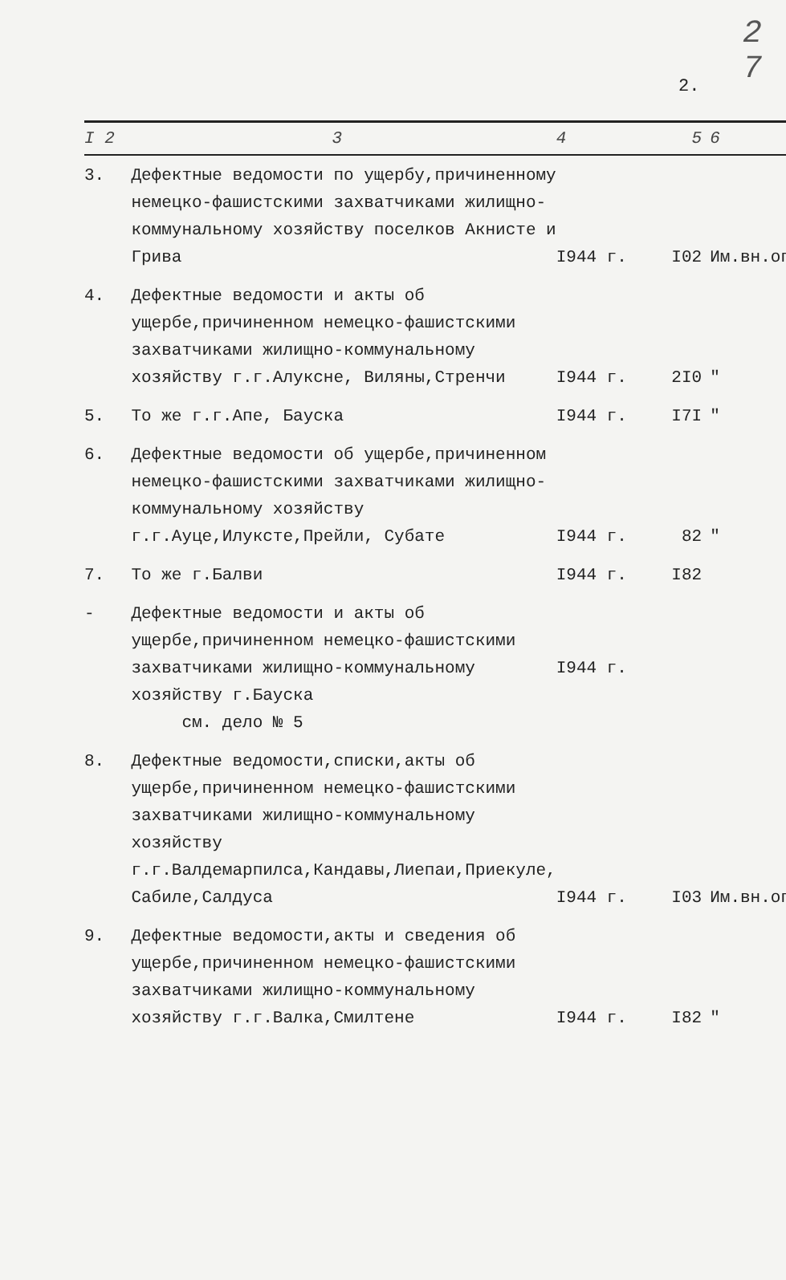2
7
2.
| I 2 | 3 | 4 | 5 | 6 |
| --- | --- | --- | --- | --- |
| 3. | Дефектные ведомости по ущербу,причиненному немецко-фашистскими захватчиками жилищно-коммунальному хозяйству поселков Акнисте и Грива | I944 г. | I02 | Им.вн.оп |
| 4. | Дефектные ведомости и акты об ущербе,причиненном немецко-фашистскими захватчиками жилищно-коммунальному хозяйству г.г.Алуксне, Виляны,Стренчи | I944 г. | 2I0 | " |
| 5. | То же г.г.Апе, Бауска | I944 г. | I7I | " |
| 6. | Дефектные ведомости об ущербе,причиненном немецко-фашистскими захватчиками жилищно-коммунальному хозяйству г.г.Ауце,Илуксте,Прейли, Субате | I944 г. | 82 | " |
| 7. | То же г.Балви | I944 г. | I82 | |
| - | Дефектные ведомости и акты об ущербе,причиненном немецко-фашистскими захватчиками жилищно-коммунальному хозяйству г.Бауска см. дело № 5 | I944 г. | | |
| 8. | Дефектные ведомости,списки,акты об ущербе,причиненном немецко-фашистскими захватчиками жилищно-коммунальному хозяйству г.г.Валдемарпилса,Кандавы,Лиепаи,Приекуле, Сабиле,Салдуса | I944 г. | I03 | Им.вн.оп |
| 9. | Дефектные ведомости,акты и сведения об ущербе,причиненном немецко-фашистскими захватчиками жилищно-коммунальному хозяйству г.г.Валка,Смилтене | I944 г. | I82 | " |